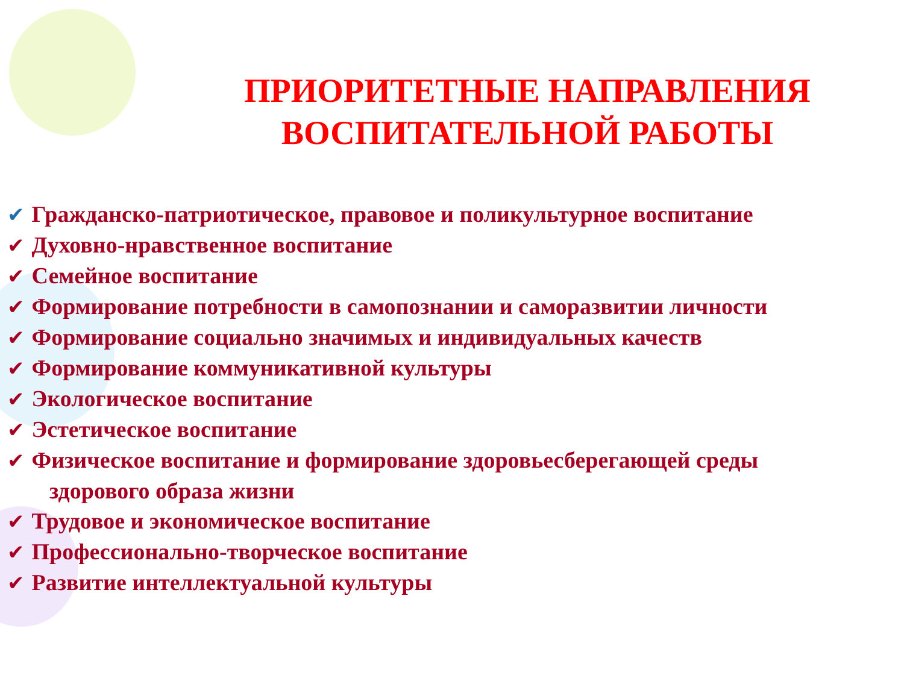ПРИОРИТЕТНЫЕ НАПРАВЛЕНИЯ ВОСПИТАТЕЛЬНОЙ РАБОТЫ
✔ Гражданско-патриотическое, правовое и поликультурное воспитание
✔ Духовно-нравственное воспитание
✔ Семейное воспитание
✔ Формирование потребности в самопознании и саморазвитии личности
✔ Формирование социально значимых и индивидуальных качеств
✔ Формирование коммуникативной культуры
✔ Экологическое воспитание
✔ Эстетическое воспитание
✔ Физическое воспитание и формирование здоровьесберегающей среды
здорового образа жизни
✔ Трудовое и экономическое воспитание
✔ Профессионально-творческое воспитание
✔ Развитие интеллектуальной культуры